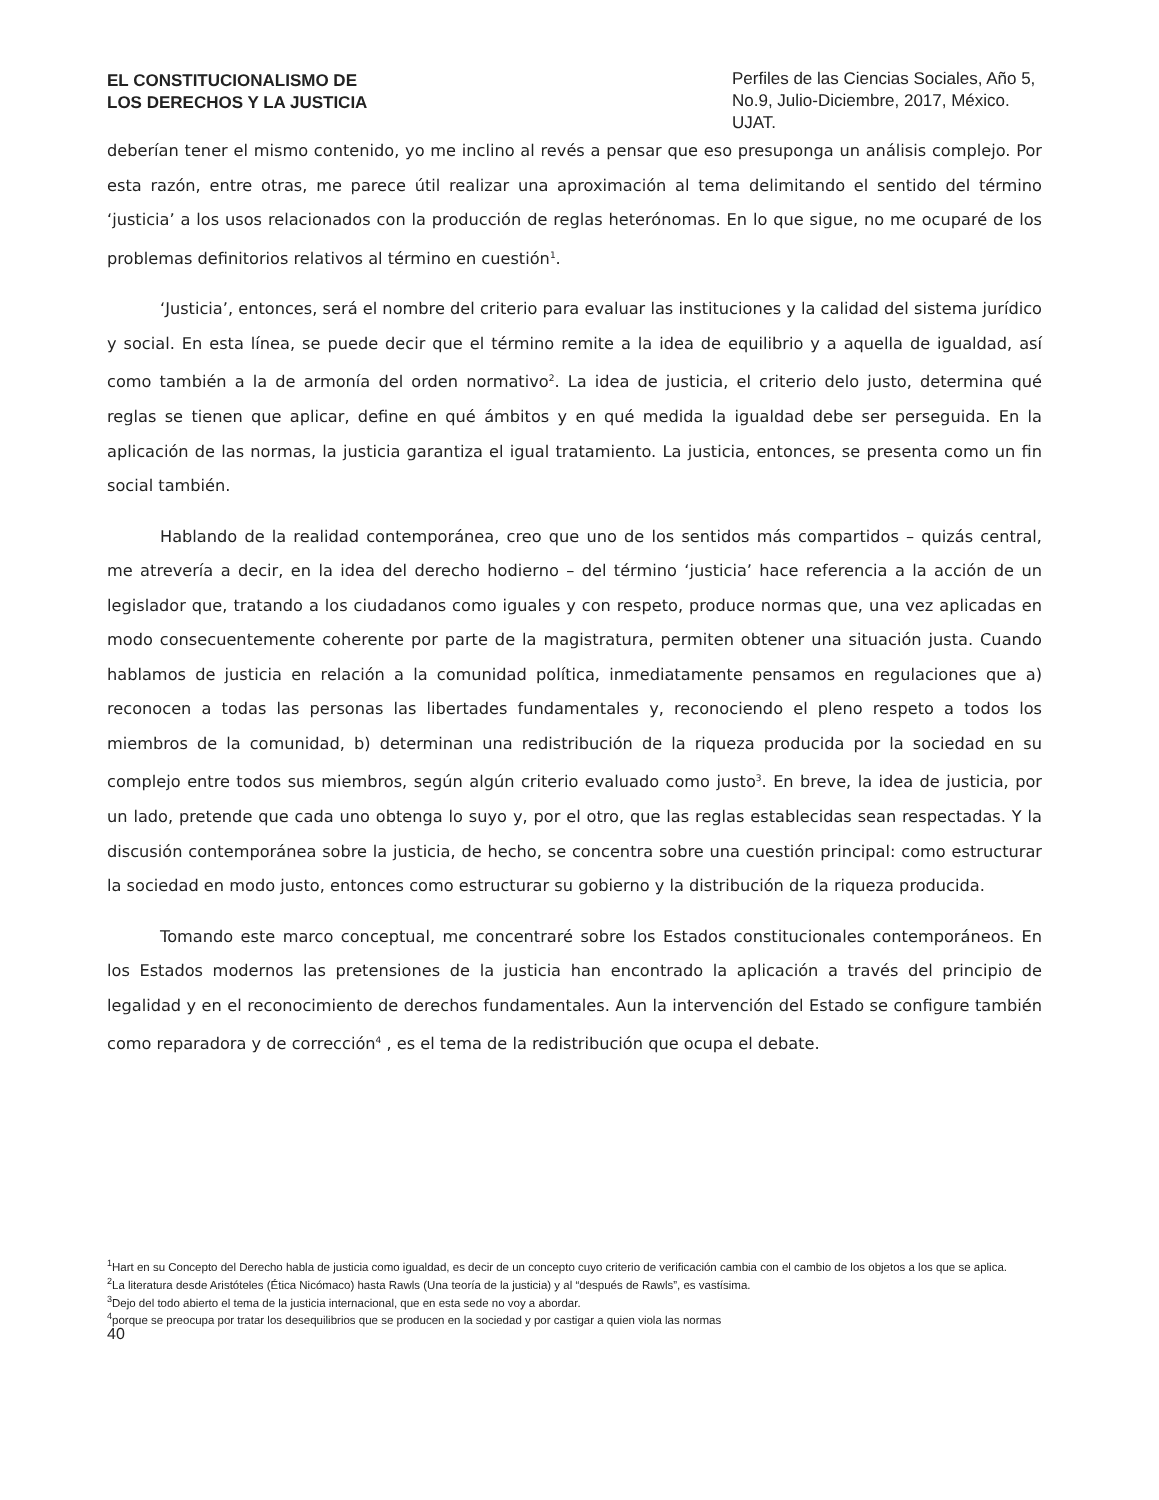EL CONSTITUCIONALISMO DE
LOS DERECHOS Y LA JUSTICIA
Perfiles de las Ciencias Sociales, Año 5, No.9, Julio-Diciembre, 2017, México. UJAT.
deberían tener el mismo contenido, yo me inclino al revés a pensar que eso presuponga un análisis complejo. Por esta razón, entre otras, me parece útil realizar una aproximación al tema delimitando el sentido del término ‘justicia’ a los usos relacionados con la producción de reglas heterónomas. En lo que sigue, no me ocuparé de los problemas definitorios relativos al término en cuestión<sup>1</sup>.
‘Justicia’, entonces, será el nombre del criterio para evaluar las instituciones y la calidad del sistema jurídico y social. En esta línea, se puede decir que el término remite a la idea de equilibrio y a aquella de igualdad, así como también a la de armonía del orden normativo<sup>2</sup>. La idea de justicia, el criterio delo justo, determina qué reglas se tienen que aplicar, define en qué ámbitos y en qué medida la igualdad debe ser perseguida. En la aplicación de las normas, la justicia garantiza el igual tratamiento. La justicia, entonces, se presenta como un fin social también.
Hablando de la realidad contemporánea, creo que uno de los sentidos más compartidos – quizás central, me atrevería a decir, en la idea del derecho hodierno – del término ‘justicia’ hace referencia a la acción de un legislador que, tratando a los ciudadanos como iguales y con respeto, produce normas que, una vez aplicadas en modo consecuentemente coherente por parte de la magistratura, permiten obtener una situación justa. Cuando hablamos de justicia en relación a la comunidad política, inmediatamente pensamos en regulaciones que a) reconocen a todas las personas las libertades fundamentales y, reconociendo el pleno respeto a todos los miembros de la comunidad, b) determinan una redistribución de la riqueza producida por la sociedad en su complejo entre todos sus miembros, según algún criterio evaluado como justo<sup>3</sup>. En breve, la idea de justicia, por un lado, pretende que cada uno obtenga lo suyo y, por el otro, que las reglas establecidas sean respectadas. Y la discusión contemporánea sobre la justicia, de hecho, se concentra sobre una cuestión principal: como estructurar la sociedad en modo justo, entonces como estructurar su gobierno y la distribución de la riqueza producida.
Tomando este marco conceptual, me concentraré sobre los Estados constitucionales contemporáneos. En los Estados modernos las pretensiones de la justicia han encontrado la aplicación a través del principio de legalidad y en el reconocimiento de derechos fundamentales. Aun la intervención del Estado se configure también como reparadora y de corrección<sup>4</sup> , es el tema de la redistribución que ocupa el debate.
<sup>1</sup> Hart en su Concepto del Derecho habla de justicia como igualdad, es decir de un concepto cuyo criterio de verificación cambia con el cambio de los objetos a los que se aplica.
<sup>2</sup> La literatura desde Aristóteles (Ética Nicómaco) hasta Rawls (Una teoría de la justicia) y al “después de Rawls”, es vastísima.
<sup>3</sup> Dejo del todo abierto el tema de la justicia internacional, que en esta sede no voy a abordar.
<sup>4</sup> porque se preocupa por tratar los desequilibrios que se producen en la sociedad y por castigar a quien viola las normas
40